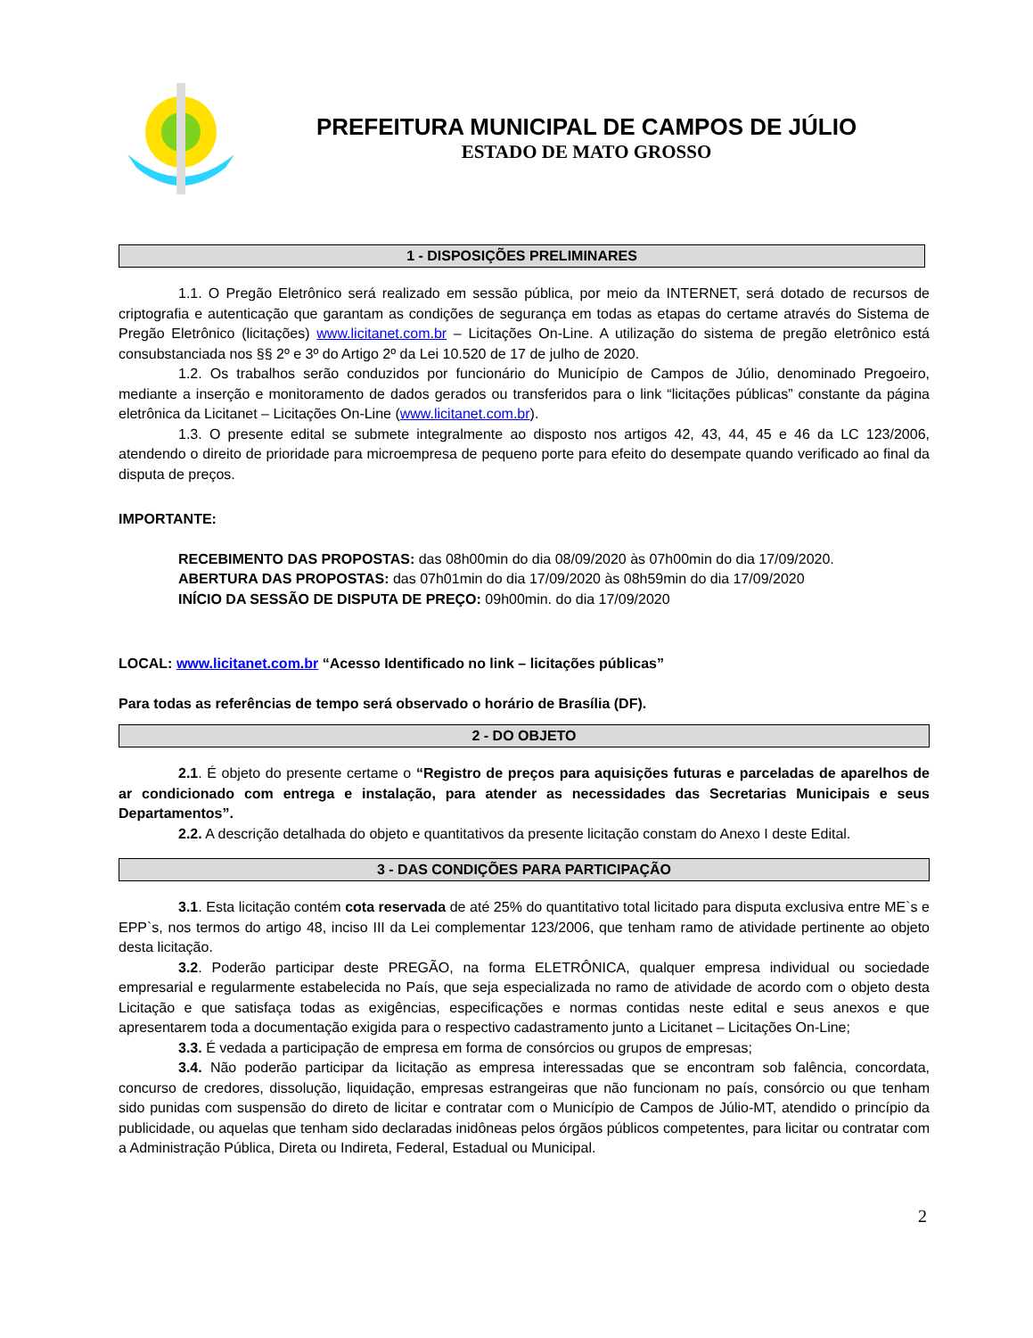PREFEITURA MUNICIPAL DE CAMPOS DE JÚLIO
ESTADO DE MATO GROSSO
1 - DISPOSIÇÕES PRELIMINARES
1.1. O Pregão Eletrônico será realizado em sessão pública, por meio da INTERNET, será dotado de recursos de criptografia e autenticação que garantam as condições de segurança em todas as etapas do certame através do Sistema de Pregão Eletrônico (licitações) www.licitanet.com.br – Licitações On-Line. A utilização do sistema de pregão eletrônico está consubstanciada nos §§ 2º e 3º do Artigo 2º da Lei 10.520 de 17 de julho de 2020.
1.2. Os trabalhos serão conduzidos por funcionário do Município de Campos de Júlio, denominado Pregoeiro, mediante a inserção e monitoramento de dados gerados ou transferidos para o link “licitações públicas” constante da página eletrônica da Licitanet – Licitações On-Line (www.licitanet.com.br).
1.3. O presente edital se submete integralmente ao disposto nos artigos 42, 43, 44, 45 e 46 da LC 123/2006, atendendo o direito de prioridade para microempresa de pequeno porte para efeito do desempate quando verificado ao final da disputa de preços.
IMPORTANTE:
RECEBIMENTO DAS PROPOSTAS: das 08h00min do dia 08/09/2020 às 07h00min do dia 17/09/2020.
ABERTURA DAS PROPOSTAS: das 07h01min do dia 17/09/2020 às 08h59min do dia 17/09/2020
INÍCIO DA SESSÃO DE DISPUTA DE PREÇO: 09h00min. do dia 17/09/2020
LOCAL: www.licitanet.com.br “Acesso Identificado no link – licitações públicas”
Para todas as referências de tempo será observado o horário de Brasília (DF).
2 - DO OBJETO
2.1. É objeto do presente certame o “Registro de preços para aquisições futuras e parceladas de aparelhos de ar condicionado com entrega e instalação, para atender as necessidades das Secretarias Municipais e seus Departamentos”.
2.2. A descrição detalhada do objeto e quantitativos da presente licitação constam do Anexo I deste Edital.
3 - DAS CONDIÇÕES PARA PARTICIPAÇÃO
3.1. Esta licitação contém cota reservada de até 25% do quantitativo total licitado para disputa exclusiva entre ME`s e EPP`s, nos termos do artigo 48, inciso III da Lei complementar 123/2006, que tenham ramo de atividade pertinente ao objeto desta licitação.
3.2. Poderão participar deste PREGÃO, na forma ELETRÔNICA, qualquer empresa individual ou sociedade empresarial e regularmente estabelecida no País, que seja especializada no ramo de atividade de acordo com o objeto desta Licitação e que satisfaça todas as exigências, especificações e normas contidas neste edital e seus anexos e que apresentarem toda a documentação exigida para o respectivo cadastramento junto a Licitanet – Licitações On-Line;
3.3. É vedada a participação de empresa em forma de consórcios ou grupos de empresas;
3.4. Não poderão participar da licitação as empresa interessadas que se encontram sob falência, concordata, concurso de credores, dissolução, liquidação, empresas estrangeiras que não funcionam no país, consórcio ou que tenham sido punidas com suspensão do direto de licitar e contratar com o Município de Campos de Júlio-MT, atendido o princípio da publicidade, ou aquelas que tenham sido declaradas inidôneas pelos órgãos públicos competentes, para licitar ou contratar com a Administração Pública, Direta ou Indireta, Federal, Estadual ou Municipal.
2